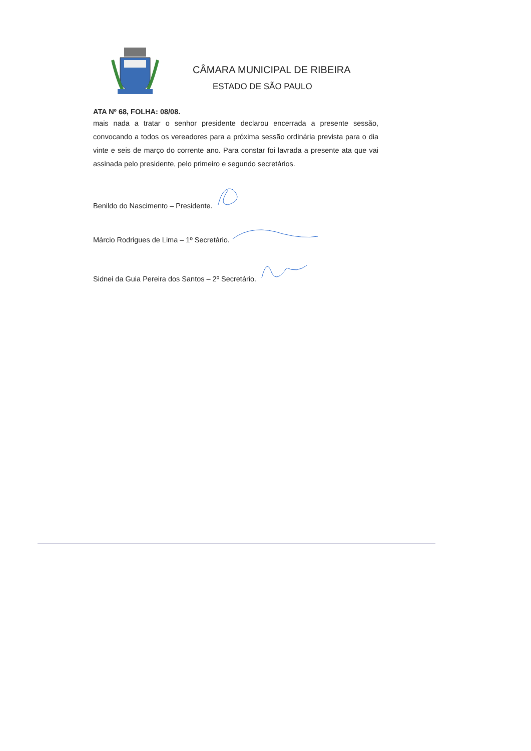CÂMARA MUNICIPAL DE RIBEIRA
ESTADO DE SÃO PAULO
ATA Nº 68, FOLHA: 08/08.
mais nada a tratar o senhor presidente declarou encerrada a presente sessão, convocando a todos os vereadores para a próxima sessão ordinária prevista para o dia vinte e seis de março do corrente ano. Para constar foi lavrada a presente ata que vai assinada pelo presidente, pelo primeiro e segundo secretários.
Benildo do Nascimento – Presidente.
Márcio Rodrigues de Lima – 1º Secretário.
Sidnei da Guia Pereira dos Santos – 2º Secretário.